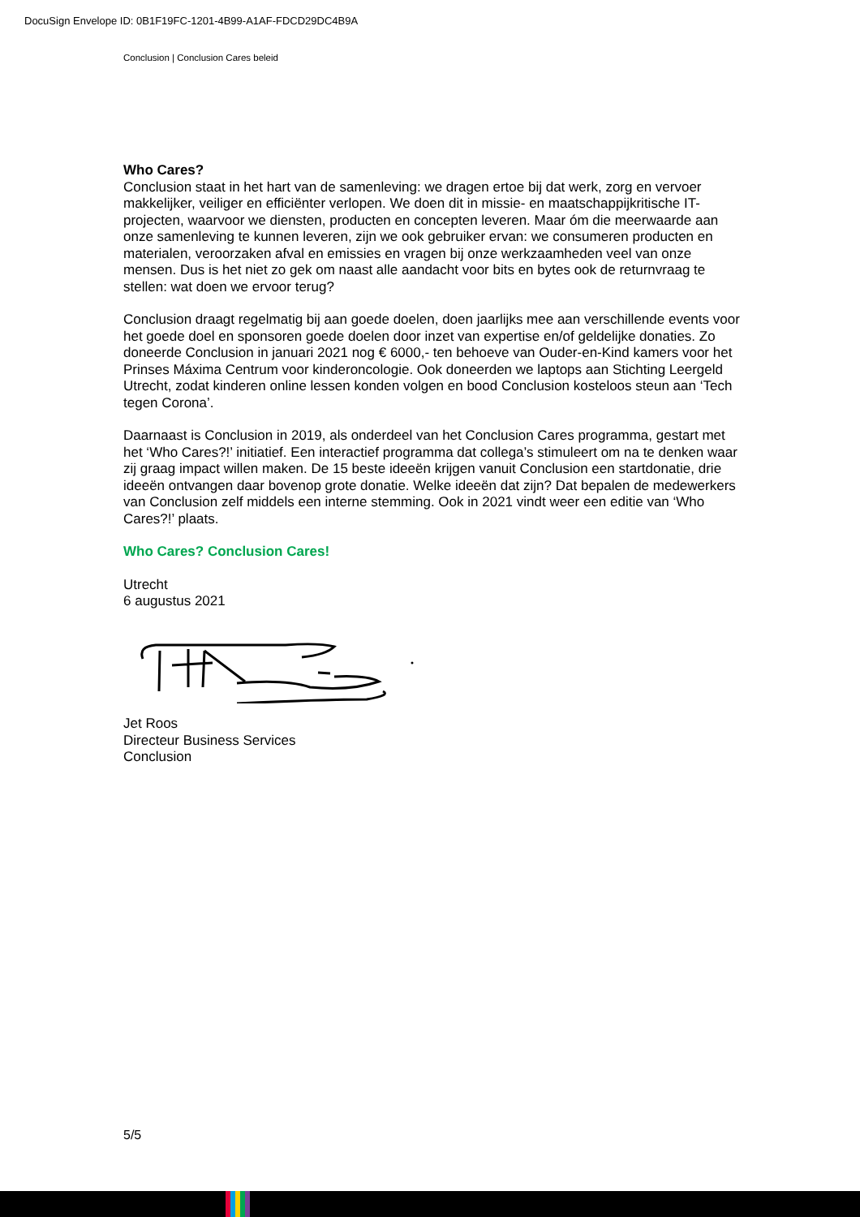DocuSign Envelope ID: 0B1F19FC-1201-4B99-A1AF-FDCD29DC4B9A
Conclusion | Conclusion Cares beleid
Who Cares?
Conclusion staat in het hart van de samenleving: we dragen ertoe bij dat werk, zorg en vervoer makkelijker, veiliger en efficiënter verlopen. We doen dit in missie- en maatschappijkritische IT-projecten, waarvoor we diensten, producten en concepten leveren. Maar óm die meerwaarde aan onze samenleving te kunnen leveren, zijn we ook gebruiker ervan: we consumeren producten en materialen, veroorzaken afval en emissies en vragen bij onze werkzaamheden veel van onze mensen. Dus is het niet zo gek om naast alle aandacht voor bits en bytes ook de returnvraag te stellen: wat doen we ervoor terug?
Conclusion draagt regelmatig bij aan goede doelen, doen jaarlijks mee aan verschillende events voor het goede doel en sponsoren goede doelen door inzet van expertise en/of geldelijke donaties. Zo doneerde Conclusion in januari 2021 nog € 6000,- ten behoeve van Ouder-en-Kind kamers voor het Prinses Máxima Centrum voor kinderoncologie. Ook doneerden we laptops aan Stichting Leergeld Utrecht, zodat kinderen online lessen konden volgen en bood Conclusion kosteloos steun aan ‘Tech tegen Corona’.
Daarnaast is Conclusion in 2019, als onderdeel van het Conclusion Cares programma, gestart met het ‘Who Cares?!’ initiatief. Een interactief programma dat collega’s stimuleert om na te denken waar zij graag impact willen maken. De 15 beste ideeën krijgen vanuit Conclusion een startdonatie, drie ideeën ontvangen daar bovenop grote donatie. Welke ideeën dat zijn? Dat bepalen de medewerkers van Conclusion zelf middels een interne stemming. Ook in 2021 vindt weer een editie van ‘Who Cares?!’ plaats.
Who Cares? Conclusion Cares!
Utrecht
6 augustus 2021
Jet Roos
Directeur Business Services
Conclusion
5/5